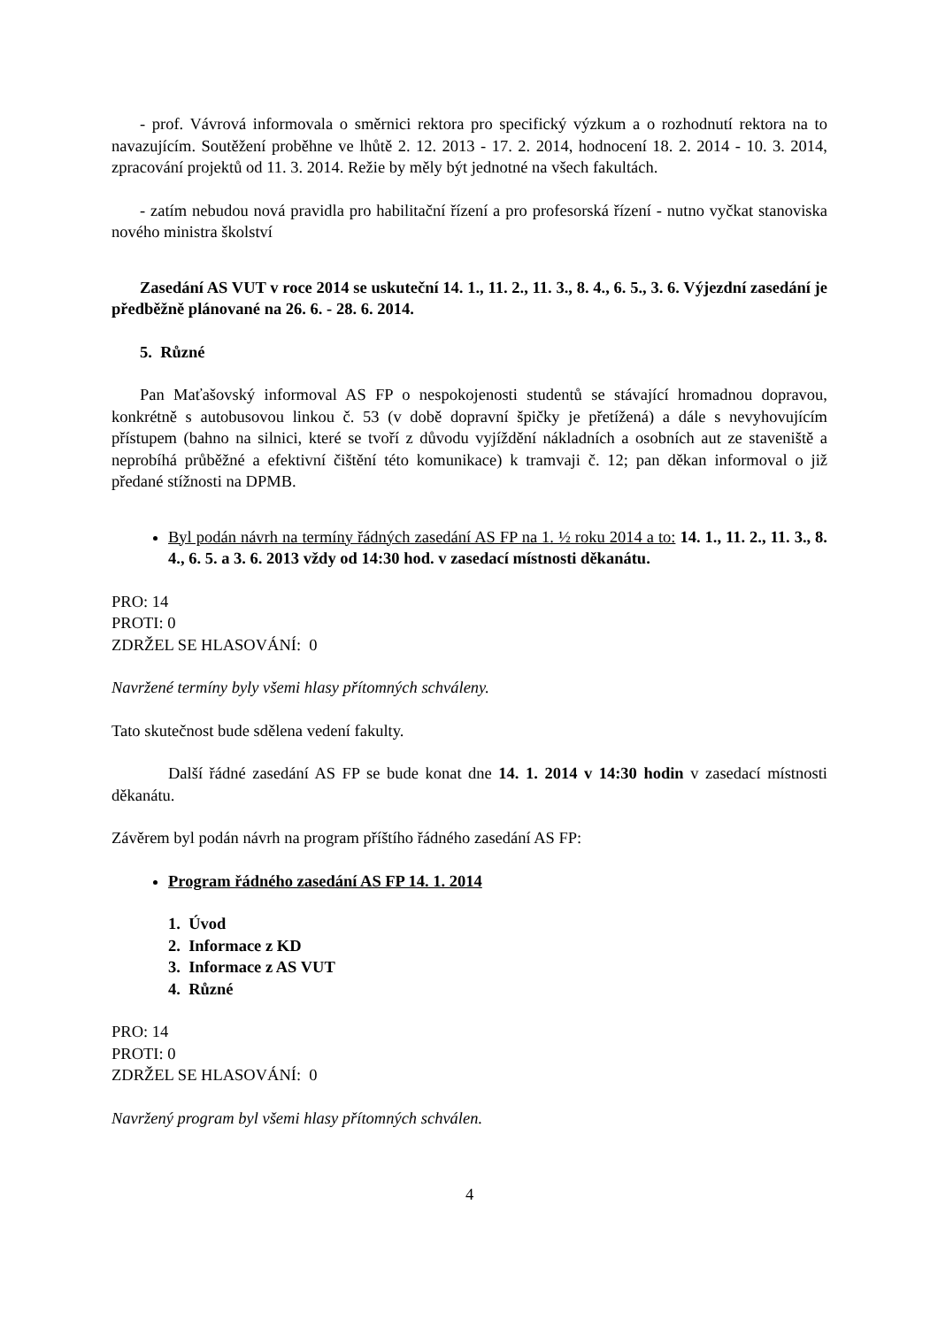- prof. Vávrová informovala o směrnici rektora pro specifický výzkum a o rozhodnutí rektora na to navazujícím. Soutěžení proběhne ve lhůtě 2. 12. 2013 - 17. 2. 2014, hodnocení 18. 2. 2014 - 10. 3. 2014, zpracování projektů od 11. 3. 2014. Režie by měly být jednotné na všech fakultách.
- zatím nebudou nová pravidla pro habilitační řízení a pro profesorská řízení - nutno vyčkat stanoviska nového ministra školství
Zasedání AS VUT v roce 2014 se uskuteční 14. 1., 11. 2., 11. 3., 8. 4., 6. 5., 3. 6. Výjezdní zasedání je předběžně plánované na 26. 6. - 28. 6. 2014.
5. Různé
Pan Maťašovský informoval AS FP o nespokojenosti studentů se stávající hromadnou dopravou, konkrétně s autobusovou linkou č. 53 (v době dopravní špičky je přetížená) a dále s nevyhovujícím přístupem (bahno na silnici, které se tvoří z důvodu vyjíždění nákladních a osobních aut ze staveniště a neprobíhá průběžné a efektivní čištění této komunikace) k tramvaji č. 12; pan děkan informoval o již předané stížnosti na DPMB.
Byl podán návrh na termíny řádných zasedání AS FP na 1. ½ roku 2014 a to: 14. 1., 11. 2., 11. 3., 8. 4., 6. 5. a 3. 6. 2013 vždy od 14:30 hod. v zasedací místnosti děkanátu.
PRO: 14
PROTI: 0
ZDRŽEL SE HLASOVÁNÍ: 0
Navržené termíny byly všemi hlasy přítomných schváleny.
Tato skutečnost bude sdělena vedení fakulty.
Další řádné zasedání AS FP se bude konat dne 14. 1. 2014 v 14:30 hodin v zasedací místnosti děkanátu.
Závěrem byl podán návrh na program příštího řádného zasedání AS FP:
Program řádného zasedání AS FP 14. 1. 2014
1. Úvod
2. Informace z KD
3. Informace z AS VUT
4. Různé
PRO: 14
PROTI: 0
ZDRŽEL SE HLASOVÁNÍ: 0
Navržený program byl všemi hlasy přítomných schválen.
4